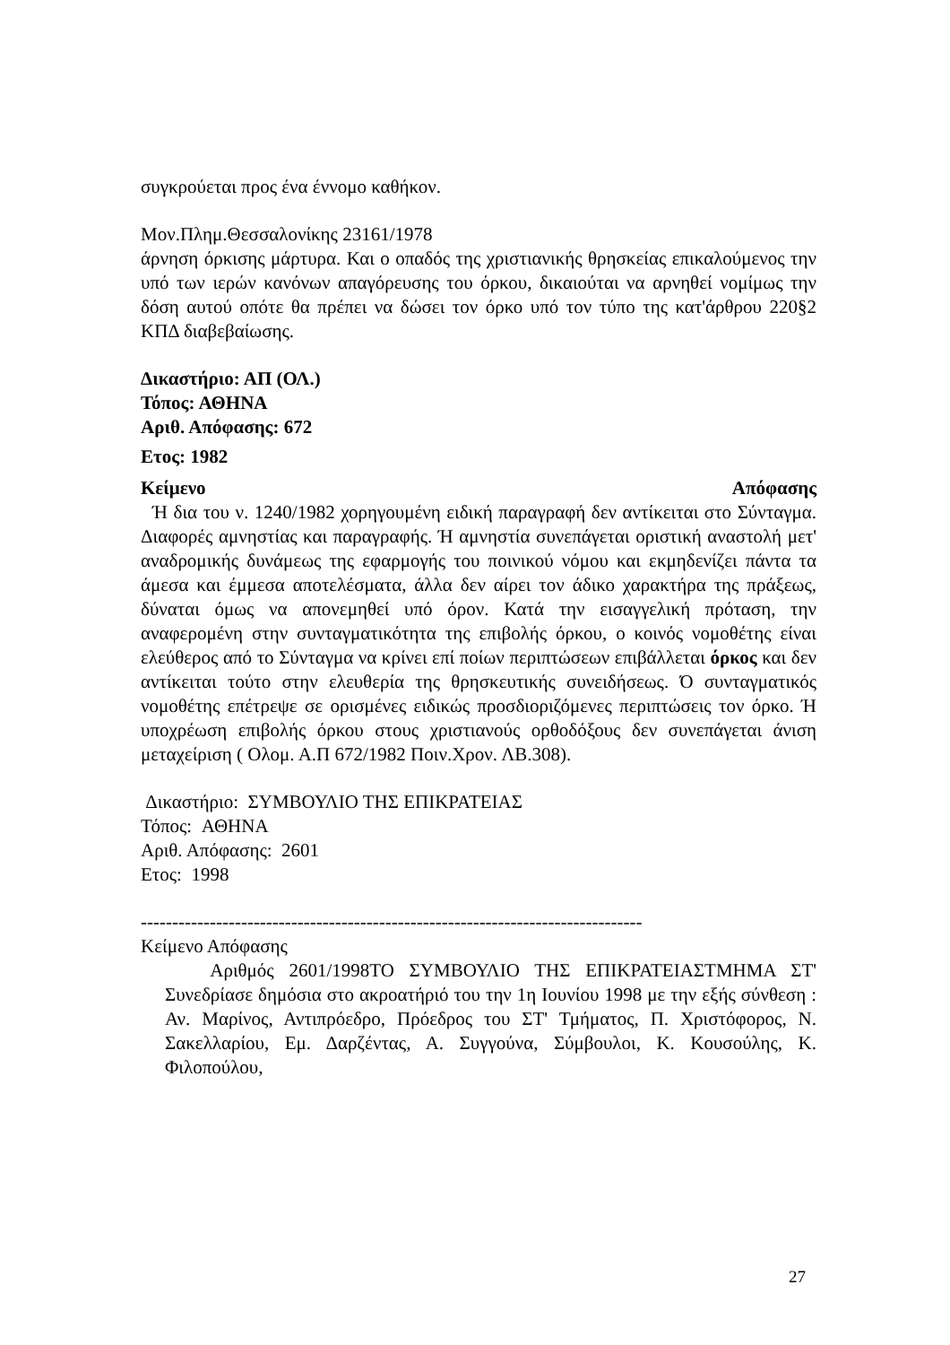συγκρούεται προς ένα έννομο καθήκον.
Μον.Πλημ.Θεσσαλονίκης 23161/1978
άρνηση όρκισης μάρτυρα. Και ο οπαδός της χριστιανικής θρησκείας επικαλούμενος την υπό των ιερών κανόνων απαγόρευσης του όρκου, δικαιούται να αρνηθεί νομίμως την δόση αυτού οπότε θα πρέπει να δώσει τον όρκο υπό τον τύπο της κατ'άρθρου 220§2 ΚΠΔ διαβεβαίωσης.
Δικαστήριο: ΑΠ (ΟΛ.)
Τόπος: ΑΘΗΝΑ
Αριθ. Απόφασης: 672
Ετος: 1982
Κείμενο Απόφασης
Ή δια του ν. 1240/1982 χορηγουμένη ειδική παραγραφή δεν αντίκειται στο Σύνταγμα. Διαφορές αμνηστίας και παραγραφής. Ή αμνηστία συνεπάγεται οριστική αναστολή μετ' αναδρομικής δυνάμεως της εφαρμογής του ποινικού νόμου και εκμηδενίζει πάντα τα άμεσα και έμμεσα αποτελέσματα, άλλα δεν αίρει τον άδικο χαρακτήρα της πράξεως, δύναται όμως να απονεμηθεί υπό όρον. Κατά την εισαγγελική πρόταση, την αναφερομένη στην συνταγματικότητα της επιβολής όρκου, ο κοινός νομοθέτης είναι ελεύθερος από το Σύνταγμα να κρίνει επί ποίων περιπτώσεων επιβάλλεται όρκος και δεν αντίκειται τούτο στην ελευθερία της θρησκευτικής συνειδήσεως. Ό συνταγματικός νομοθέτης επέτρεψε σε ορισμένες ειδικώς προσδιοριζόμενες περιπτώσεις τον όρκο. Ή υποχρέωση επιβολής όρκου στους χριστιανούς ορθοδόξους δεν συνεπάγεται άνιση μεταχείριση ( Ολομ. Α.Π 672/1982 Ποιν.Χρον. ΛΒ.308).
Δικαστήριο: ΣΥΜΒΟΥΛΙΟ ΤΗΣ ΕΠΙΚΡΑΤΕΙΑΣ
Τόπος: ΑΘΗΝΑ
Αριθ. Απόφασης: 2601
Ετος: 1998
--------------------------------------------------------------------------------
Κείμενο Απόφασης
Αριθμός 2601/1998ΤΟ ΣΥΜΒΟΥΛΙΟ ΤΗΣ ΕΠΙΚΡΑΤΕΙΑΣΤΜΗΜΑ ΣΤ' Συνεδρίασε δημόσια στο ακροατήριό του την 1η Ιουνίου 1998 με την εξής σύνθεση : Αν. Μαρίνος, Αντιπρόεδρο, Πρόεδρος του ΣΤ' Τμήματος, Π. Χριστόφορος, Ν. Σακελλαρίου, Εμ. Δαρζέντας, Α. Συγγούνα, Σύμβουλοι, Κ. Κουσούλης, Κ. Φιλοπούλου,
27